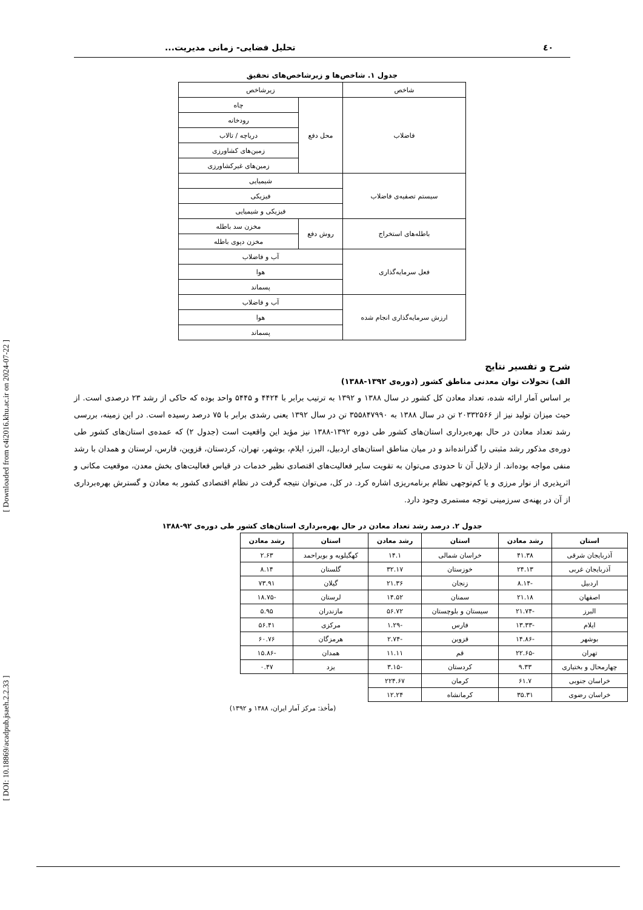٤٠ تحلیل فضایی- زمانی مدیریت...
جدول ۱. شاخص‌ها و زیرشاخص‌های تحقیق
| شاخص | زیرشاخص | |
| فاضلاب | محل دفع | چاه |
| | | رودخانه |
| | | دریاچه / تالاب |
| | | زمین‌های کشاورزی |
| | | زمین‌های غیرکشاورزی |
| سیستم تصفیه‌ی فاضلاب | شیمیایی | |
| | فیزیکی | |
| | فیزیکی و شیمیایی | |
| باطله‌های استخراج | روش دفع | مخزن سد باطله |
| | | مخزن دپوی باطله |
| فعل سرمایه‌گذاری | آب و فاضلاب | |
| | هوا | |
| | پسماند | |
| ارزش سرمایه‌گذاری انجام شده | آب و فاضلاب | |
| | هوا | |
| | پسماند | |
شرح و تفسیر نتایج
الف) تحولات توان معدنی مناطق کشور (دوره‌ی ۱۳۹۲-۱۳۸۸)
بر اساس آمار ارائه شده، تعداد معادن کل کشور در سال ۱۳۸۸ و ۱۳۹۲ به ترتیب برابر با ۴۴۲۴ و ۵۴۴۵ واحد بوده که حاکی از رشد ۲۳ درصدی است. از حیث میزان تولید نیز از ۲۰۳۳۲۵۶۶ تن در سال ۱۳۸۸ به ۳۵۵۸۴۷۹۹۰ تن در سال ۱۳۹۲ یعنی رشدی برابر با ۷۵ درصد رسیده است. در این زمینه، بررسی رشد تعداد معادن در حال بهره‌برداری استان‌های کشور طی دوره ۱۳۹۲-۱۳۸۸ نیز مؤید این واقعیت است (جدول ۲) که عمده‌ی استان‌های کشور طی دوره‌ی مذکور رشد مثبتی را گذرانده‌اند و در میان مناطق استان‌های اردبیل، البرز، ایلام، بوشهر، تهران، کردستان، قزوین، فارس، لرستان و همدان با رشد منفی مواجه بوده‌اند. از دلایل آن تا حدودی می‌توان به تقویت سایر فعالیت‌های اقتصادی نظیر خدمات در قیاس فعالیت‌های بخش معدن، موقعیت مکانی و اثرپذیری از نوار مرزی و یا کم‌توجهی نظام برنامه‌ریزی اشاره کرد. در کل، می‌توان نتیجه گرفت در نظام اقتصادی کشور به معادن و گسترش بهره‌برداری از آن در پهنه‌ی سرزمینی توجه مستمری وجود دارد.
جدول ۲. درصد رشد تعداد معادن در حال بهره‌برداری استان‌های کشور طی دوره‌ی ۹۲-۱۳۸۸
| استان | رشد معادن | استان | رشد معادن | استان | رشد معادن |
| --- | --- | --- | --- | --- | --- |
| آذربایجان شرقی | ۴۱.۳۸ | خراسان شمالی | ۱۴.۱ | کهگیلویه و بویراحمد | ۲.۶۳ |
| آذربایجان غربی | ۲۴.۱۳ | خوزستان | ۳۲.۱۷ | گلستان | ۸.۱۴ |
| اردبیل | -۸.۱۴ | زنجان | ۲۱.۳۶ | گیلان | ۷۳.۹۱ |
| اصفهان | ۲۱.۱۸ | سمنان | ۱۴.۵۲ | لرستان | -۱۸.۷۵ |
| البرز | -۲۱.۷۴ | سیستان و بلوچستان | ۵۶.۷۲ | مازندران | ۵.۹۵ |
| ایلام | -۱۳.۳۳ | فارس | -۱.۲۹ | مرکزی | ۵۶.۴۱ |
| بوشهر | -۱۴.۸۶ | قزوین | -۲.۷۴ | هرمزگان | ۶۰.۷۶ |
| تهران | -۲۲.۶۵ | قم | ۱۱.۱۱ | همدان | -۱۵.۸۶ |
| چهارمحال و بختیاری | ۹.۳۳ | کردستان | -۳.۱۵ | یزد | ۰.۴۷ |
| خراسان جنوبی | ۶۱.۷ | کرمان | ۲۲۴.۶۷ | | |
| خراسان رضوی | ۳۵.۳۱ | کرمانشاه | ۱۲.۲۴ | | |
(مأخذ: مرکز آمار ایران، ۱۳۸۸ و ۱۳۹۲)
[ DOI: 10.18869/acadpub.jsaeh.2.2.33 ] [ Downloaded from c4i2016.khu.ac.ir on 2024-07-22 ]